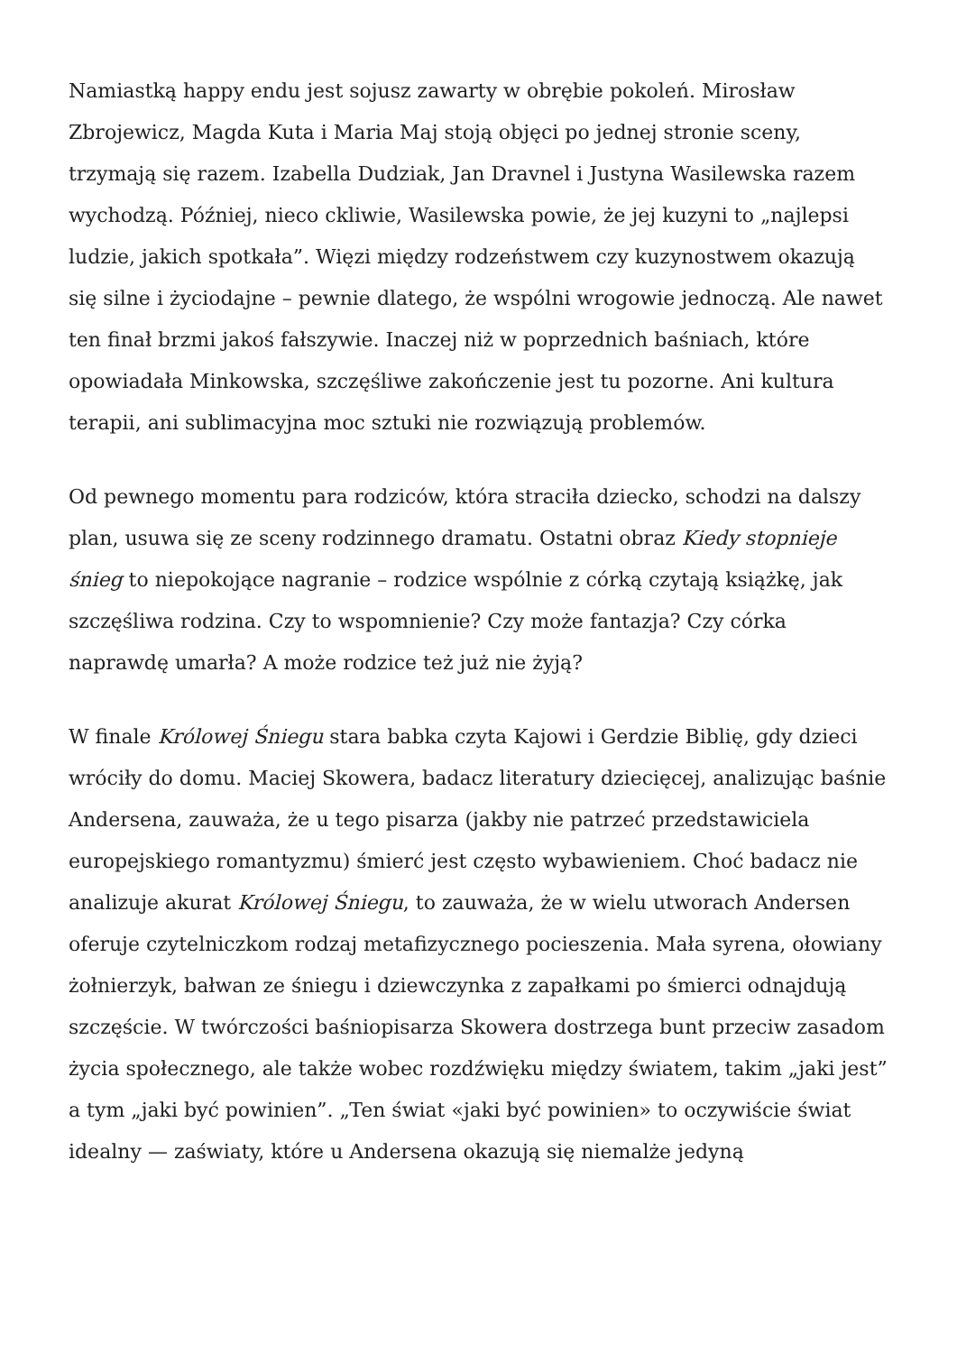Namiastką happy endu jest sojusz zawarty w obrębie pokoleń. Mirosław Zbrojewicz, Magda Kuta i Maria Maj stoją objęci po jednej stronie sceny, trzymają się razem. Izabella Dudziak, Jan Dravnel i Justyna Wasilewska razem wychodzą. Później, nieco ckliwie, Wasilewska powie, że jej kuzyni to „najlepsi ludzie, jakich spotkała”. Więzi między rodzeństwem czy kuzynostwem okazują się silne i życiodajne – pewnie dlatego, że wspólni wrogowie jednoczą. Ale nawet ten finał brzmi jakoś fałszywie. Inaczej niż w poprzednich baśniach, które opowiadała Minkowska, szczęśliwe zakończenie jest tu pozorne. Ani kultura terapii, ani sublimacyjna moc sztuki nie rozwiązują problemów.
Od pewnego momentu para rodziców, która straciła dziecko, schodzi na dalszy plan, usuwa się ze sceny rodzinnego dramatu. Ostatni obraz Kiedy stopnieje śnieg to niepokojące nagranie – rodzice wspólnie z córką czytają książkę, jak szczęśliwa rodzina. Czy to wspomnienie? Czy może fantazja? Czy córka naprawdę umarła? A może rodzice też już nie żyją?
W finale Królowej Śniegu stara babka czyta Kajowi i Gerdzie Biblię, gdy dzieci wróciły do domu. Maciej Skowera, badacz literatury dziecięcej, analizując baśnie Andersena, zauważa, że u tego pisarza (jakby nie patrzeć przedstawiciela europejskiego romantyzmu) śmierć jest często wybawieniem. Choć badacz nie analizuje akurat Królowej Śniegu, to zauważa, że w wielu utworach Andersen oferuje czytelniczkom rodzaj metafizycznego pocieszenia. Mała syrena, ołowiany żołnierzyk, bałwan ze śniegu i dziewczynka z zapałkami po śmierci odnajdują szczęście. W twórczości baśniopisarza Skowera dostrzega bunt przeciw zasadom życia społecznego, ale także wobec rozdźwięku między światem, takim „jaki jest” a tym „jaki być powinien”. „Ten świat «jaki być powinien» to oczywiście świat idealny — zaświaty, które u Andersena okazują się niemalże jedyną